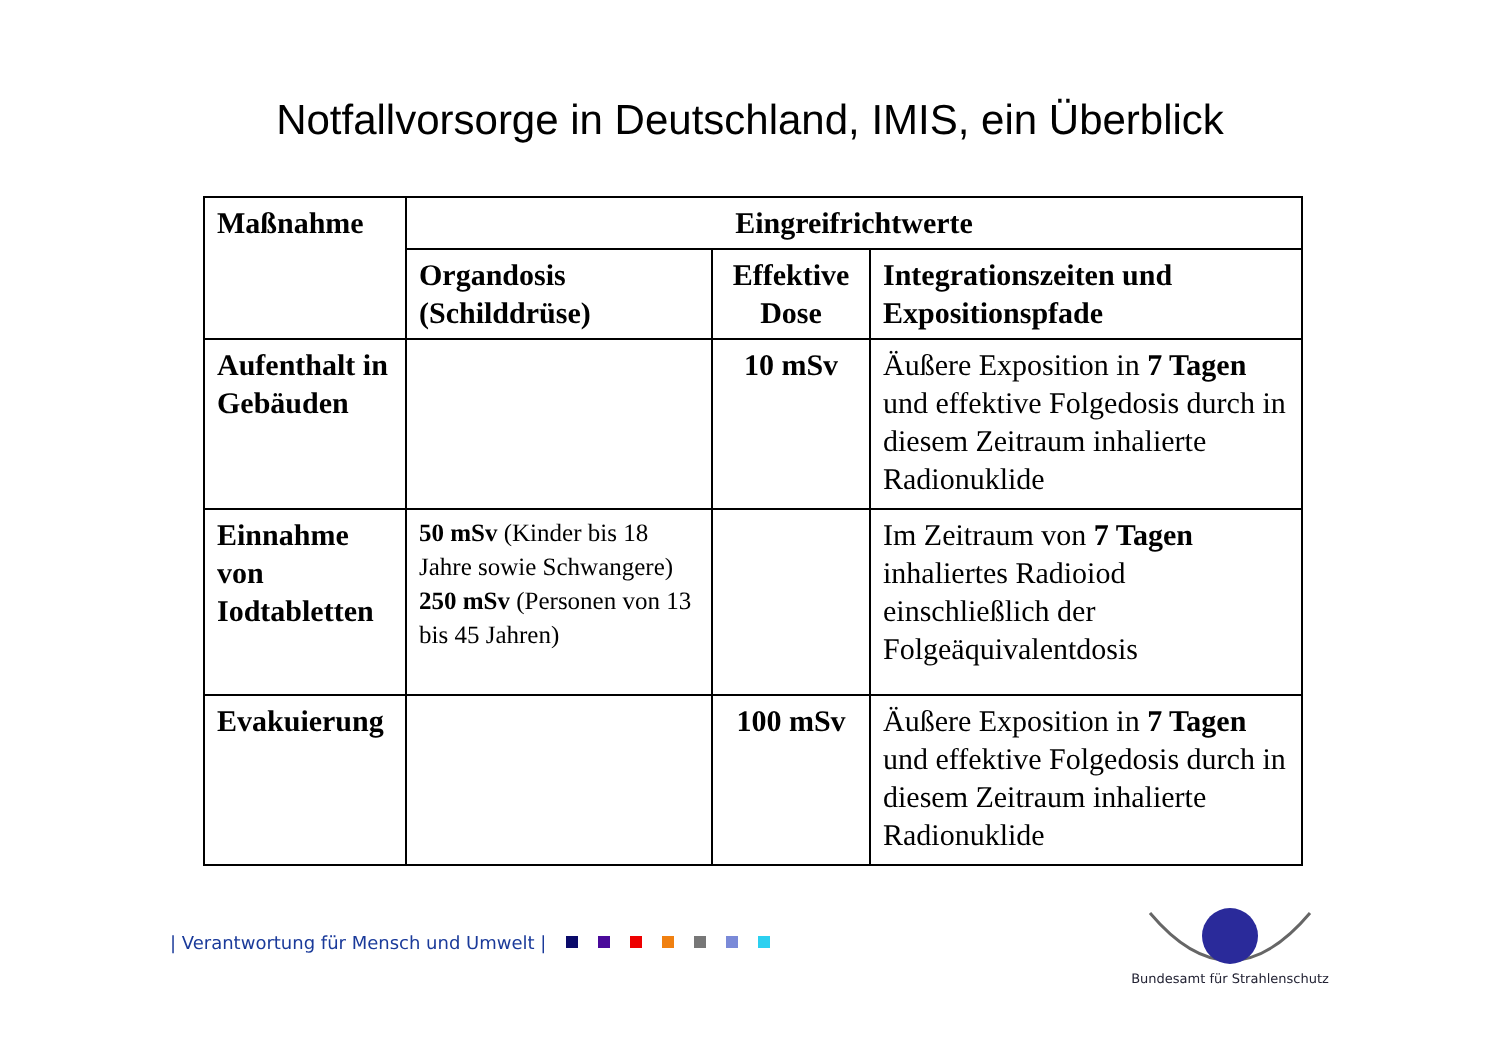Notfallvorsorge in Deutschland, IMIS, ein Überblick
| Maßnahme | Eingreifrichtwerte | | |
| --- | --- | --- | --- |
| | Organdosis (Schilddrüse) | Effektive Dose | Integrationszeiten und Expositionspfade |
| Aufenthalt in Gebäuden | | 10 mSv | Äußere Exposition in 7 Tagen und effektive Folgedosis durch in diesem Zeitraum inhalierte Radionuklide |
| Einnahme von Iodtabletten | 50 mSv (Kinder bis 18 Jahre sowie Schwangere) 250 mSv (Personen von 13 bis 45 Jahren) | | Im Zeitraum von 7 Tagen inhaliertes Radioiod einschließlich der Folgeäquivalentdosis |
| Evakuierung | | 100 mSv | Äußere Exposition in 7 Tagen und effektive Folgedosis durch in diesem Zeitraum inhalierte Radionuklide |
| Verantwortung für Mensch und Umwelt |
Bundesamt für Strahlenschutz